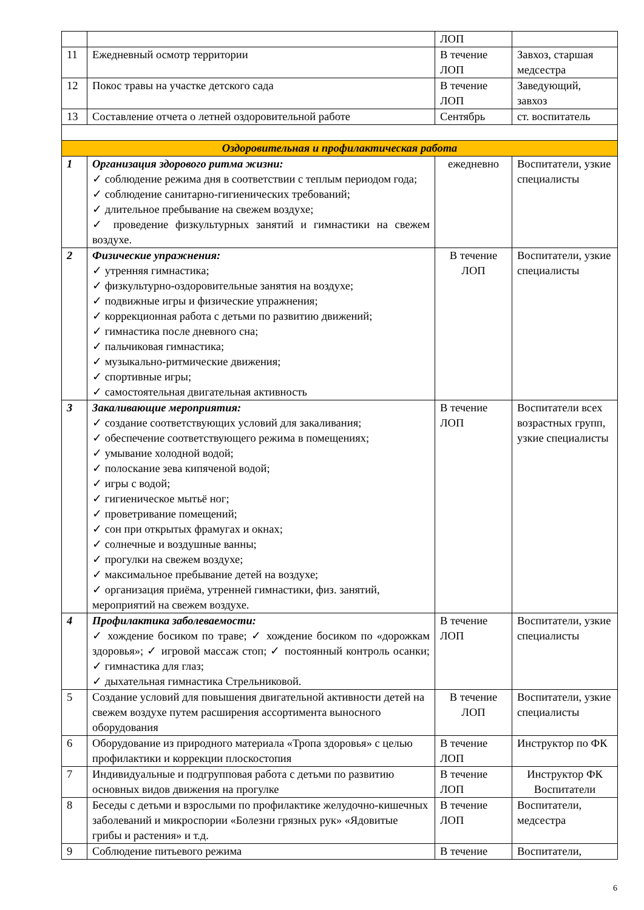| | | ЛОП | |
| 11 | Ежедневный осмотр территории | В течение ЛОП | Завхоз, старшая медсестра |
| 12 | Покос травы на участке детского сада | В течение ЛОП | Заведующий, завхоз |
| 13 | Составление отчета о летней оздоровительной работе | Сентябрь | ст. воспитатель |
| Оздоровительная и профилактическая работа | | | |
| 1 | Организация здорового ритма жизни: ✓ соблюдение режима дня в соответствии с теплым периодом года; ✓ соблюдение санитарно-гигиенических требований; ✓ длительное пребывание на свежем воздухе; ✓ проведение физкультурных занятий и гимнастики на свежем воздухе. | ежедневно | Воспитатели, узкие специалисты |
| 2 | Физические упражнения: ✓ утренняя гимнастика; ✓ физкультурно-оздоровительные занятия на воздухе; ✓ подвижные игры и физические упражнения; ✓ коррекционная работа с детьми по развитию движений; ✓ гимнастика после дневного сна; ✓ пальчиковая гимнастика; ✓ музыкально-ритмические движения; ✓ спортивные игры; ✓ самостоятельная двигательная активность | В течение ЛОП | Воспитатели, узкие специалисты |
| 3 | Закаливающие мероприятия: ✓ создание соответствующих условий для закаливания; ✓ обеспечение соответствующего режима в помещениях; ✓ умывание холодной водой; ✓ полоскание зева кипяченой водой; ✓ игры с водой; ✓ гигиеническое мытьё ног; ✓ проветривание помещений; ✓ сон при открытых фрамугах и окнах; ✓ солнечные и воздушные ванны; ✓ прогулки на свежем воздухе; ✓ максимальное пребывание детей на воздухе; ✓ организация приёма, утренней гимнастики, физ. занятий, мероприятий на свежем воздухе. | В течение ЛОП | Воспитатели всех возрастных групп, узкие специалисты |
| 4 | Профилактика заболеваемости: ✓ хождение босиком по траве; ✓ хождение босиком по «дорожкам здоровья»; ✓ игровой массаж стоп; ✓ постоянный контроль осанки; ✓ гимнастика для глаз; ✓ дыхательная гимнастика Стрельниковой. | В течение ЛОП | Воспитатели, узкие специалисты |
| 5 | Создание условий для повышения двигательной активности детей на свежем воздухе путем расширения ассортимента выносного оборудования | В течение ЛОП | Воспитатели, узкие специалисты |
| 6 | Оборудование из природного материала «Тропа здоровья» с целью профилактики и коррекции плоскостопия | В течение ЛОП | Инструктор по ФК |
| 7 | Индивидуальные и подгрупповая работа с детьми по развитию основных видов движения на прогулке | В течение ЛОП | Инструктор ФК Воспитатели |
| 8 | Беседы с детьми и взрослыми по профилактике желудочно-кишечных заболеваний и микроспории «Болезни грязных рук» «Ядовитые грибы и растения» и т.д. | В течение ЛОП | Воспитатели, медсестра |
| 9 | Соблюдение питьевого режима | В течение | Воспитатели, |
6